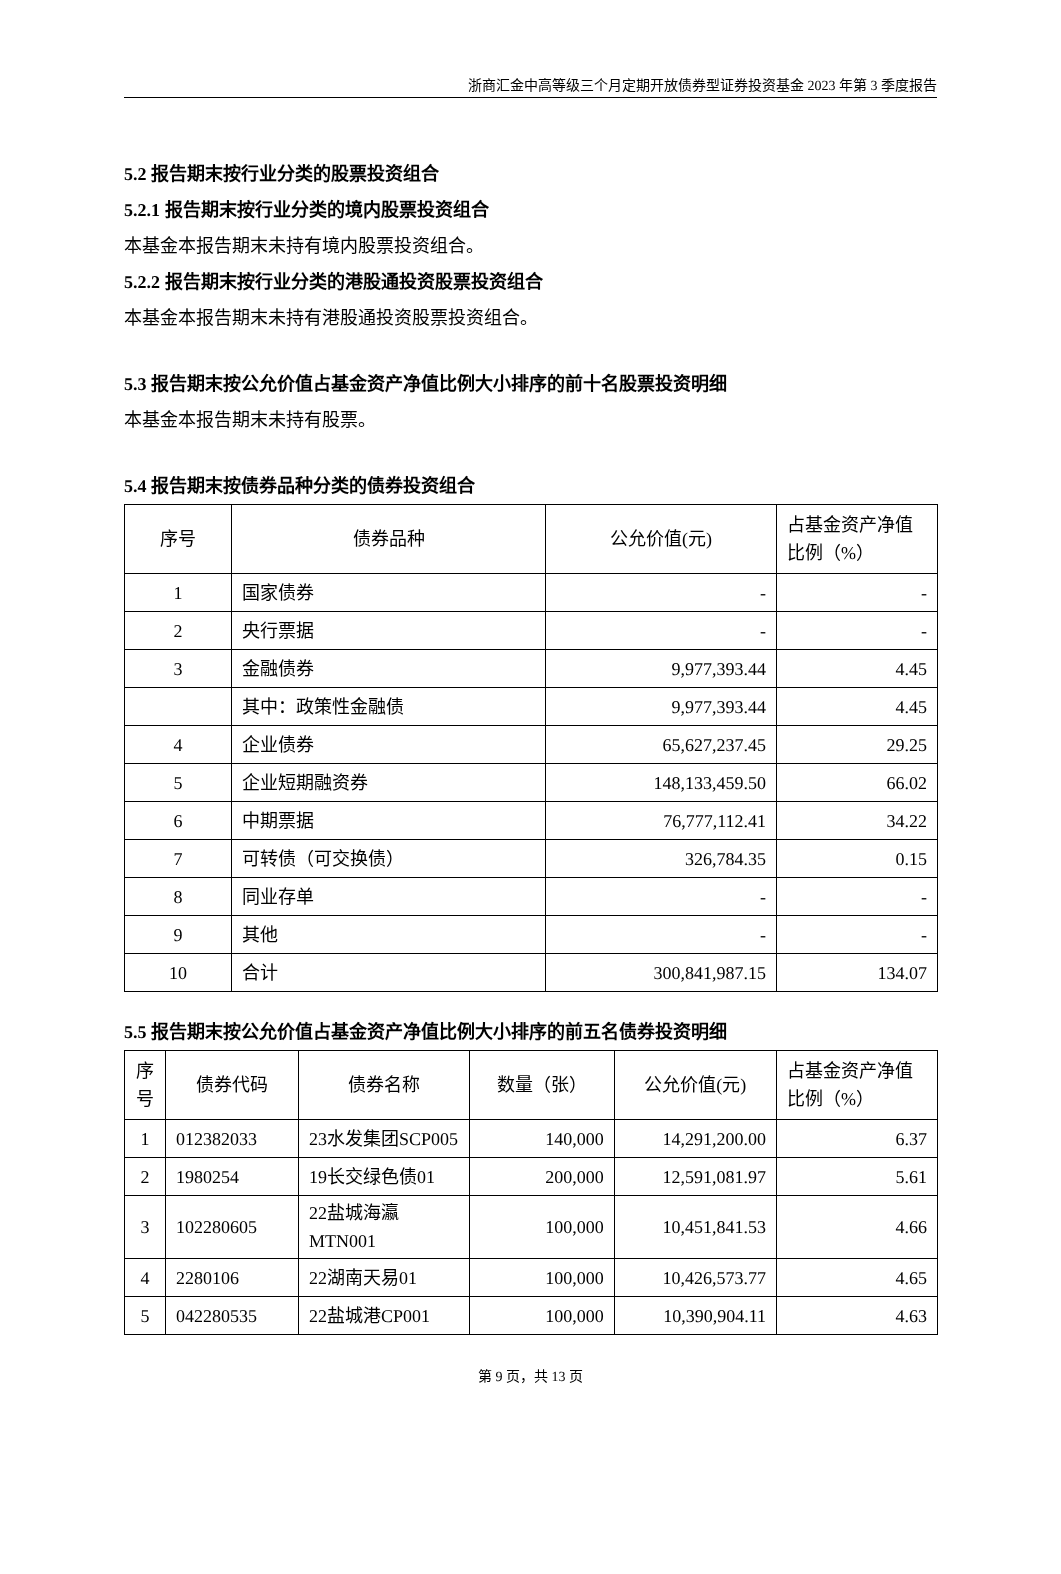浙商汇金中高等级三个月定期开放债券型证券投资基金 2023 年第 3 季度报告
5.2 报告期末按行业分类的股票投资组合
5.2.1 报告期末按行业分类的境内股票投资组合
本基金本报告期末未持有境内股票投资组合。
5.2.2 报告期末按行业分类的港股通投资股票投资组合
本基金本报告期末未持有港股通投资股票投资组合。
5.3 报告期末按公允价值占基金资产净值比例大小排序的前十名股票投资明细
本基金本报告期末未持有股票。
5.4 报告期末按债券品种分类的债券投资组合
| 序号 | 债券品种 | 公允价值(元) | 占基金资产净值比例（%） |
| --- | --- | --- | --- |
| 1 | 国家债券 | - | - |
| 2 | 央行票据 | - | - |
| 3 | 金融债券 | 9,977,393.44 | 4.45 |
| | 其中：政策性金融债 | 9,977,393.44 | 4.45 |
| 4 | 企业债券 | 65,627,237.45 | 29.25 |
| 5 | 企业短期融资券 | 148,133,459.50 | 66.02 |
| 6 | 中期票据 | 76,777,112.41 | 34.22 |
| 7 | 可转债（可交换债） | 326,784.35 | 0.15 |
| 8 | 同业存单 | - | - |
| 9 | 其他 | - | - |
| 10 | 合计 | 300,841,987.15 | 134.07 |
5.5 报告期末按公允价值占基金资产净值比例大小排序的前五名债券投资明细
| 序号 | 债券代码 | 债券名称 | 数量（张） | 公允价值(元) | 占基金资产净值比例（%） |
| --- | --- | --- | --- | --- | --- |
| 1 | 012382033 | 23水发集团SCP005 | 140,000 | 14,291,200.00 | 6.37 |
| 2 | 1980254 | 19长交绿色债01 | 200,000 | 12,591,081.97 | 5.61 |
| 3 | 102280605 | 22盐城海瀛MTN001 | 100,000 | 10,451,841.53 | 4.66 |
| 4 | 2280106 | 22湖南天易01 | 100,000 | 10,426,573.77 | 4.65 |
| 5 | 042280535 | 22盐城港CP001 | 100,000 | 10,390,904.11 | 4.63 |
第 9 页，共 13 页